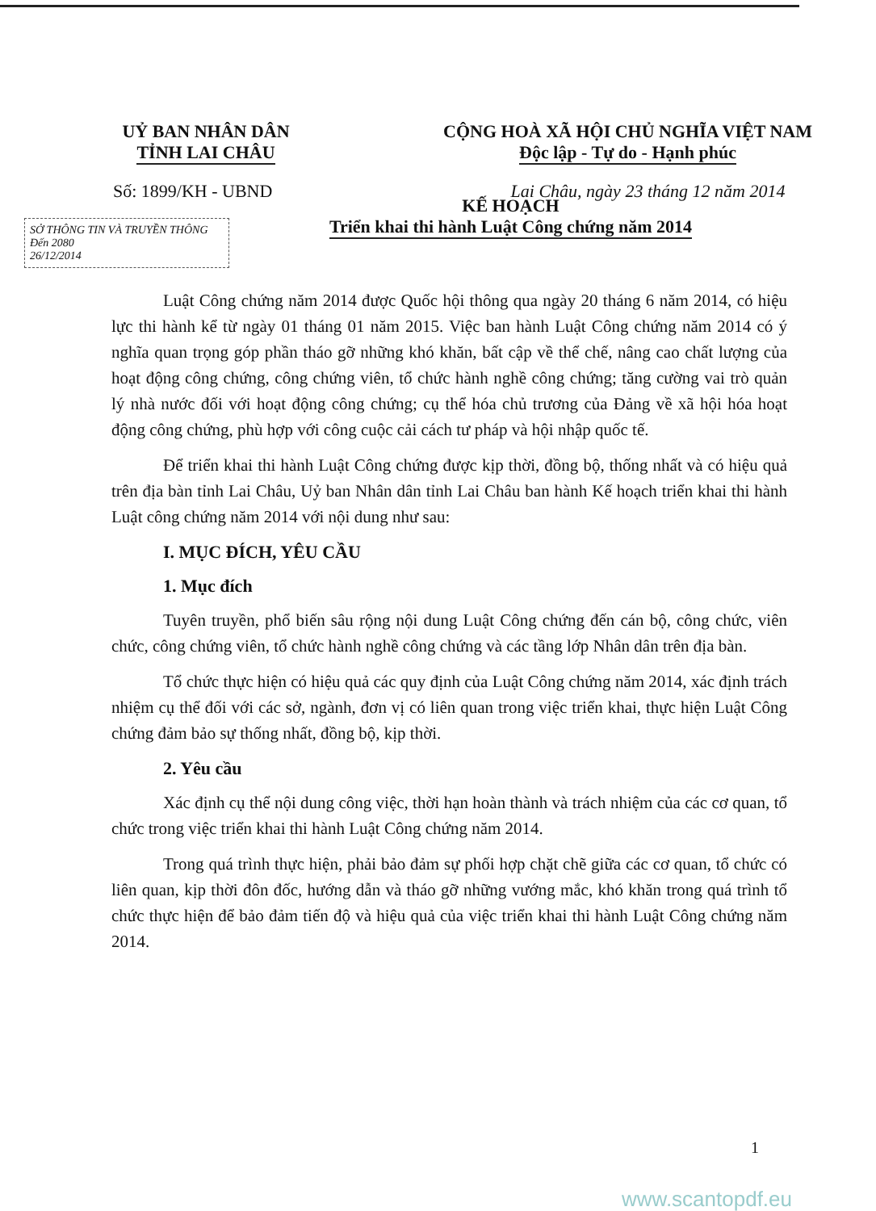UỶ BAN NHÂN DÂN
TỈNH LAI CHÂU
CỘNG HOÀ XÃ HỘI CHỦ NGHĨA VIỆT NAM
Độc lập - Tự do - Hạnh phúc
Số: 1899/KH - UBND Lai Châu, ngày 23 tháng 12 năm 2014
SỞ THÔNG TIN VÀ TRUYỀN THÔNG
Đến 2080
26/12/2014
KẾ HOẠCH
Triển khai thi hành Luật Công chứng năm 2014
Luật Công chứng năm 2014 được Quốc hội thông qua ngày 20 tháng 6 năm 2014, có hiệu lực thi hành kể từ ngày 01 tháng 01 năm 2015. Việc ban hành Luật Công chứng năm 2014 có ý nghĩa quan trọng góp phần tháo gỡ những khó khăn, bất cập về thể chế, nâng cao chất lượng của hoạt động công chứng, công chứng viên, tổ chức hành nghề công chứng; tăng cường vai trò quản lý nhà nước đối với hoạt động công chứng; cụ thể hóa chủ trương của Đảng về xã hội hóa hoạt động công chứng, phù hợp với công cuộc cải cách tư pháp và hội nhập quốc tế.
Để triển khai thi hành Luật Công chứng được kịp thời, đồng bộ, thống nhất và có hiệu quả trên địa bàn tỉnh Lai Châu, Uỷ ban Nhân dân tỉnh Lai Châu ban hành Kế hoạch triển khai thi hành Luật công chứng năm 2014 với nội dung như sau:
I. MỤC ĐÍCH, YÊU CẦU
1. Mục đích
Tuyên truyền, phổ biến sâu rộng nội dung Luật Công chứng đến cán bộ, công chức, viên chức, công chứng viên, tổ chức hành nghề công chứng và các tầng lớp Nhân dân trên địa bàn.
Tổ chức thực hiện có hiệu quả các quy định của Luật Công chứng năm 2014, xác định trách nhiệm cụ thể đối với các sở, ngành, đơn vị có liên quan trong việc triển khai, thực hiện Luật Công chứng đảm bảo sự thống nhất, đồng bộ, kịp thời.
2. Yêu cầu
Xác định cụ thể nội dung công việc, thời hạn hoàn thành và trách nhiệm của các cơ quan, tổ chức trong việc triển khai thi hành Luật Công chứng năm 2014.
Trong quá trình thực hiện, phải bảo đảm sự phối hợp chặt chẽ giữa các cơ quan, tổ chức có liên quan, kịp thời đôn đốc, hướng dẫn và tháo gỡ những vướng mắc, khó khăn trong quá trình tổ chức thực hiện để bảo đảm tiến độ và hiệu quả của việc triển khai thi hành Luật Công chứng năm 2014.
1
www.scantopdf.eu